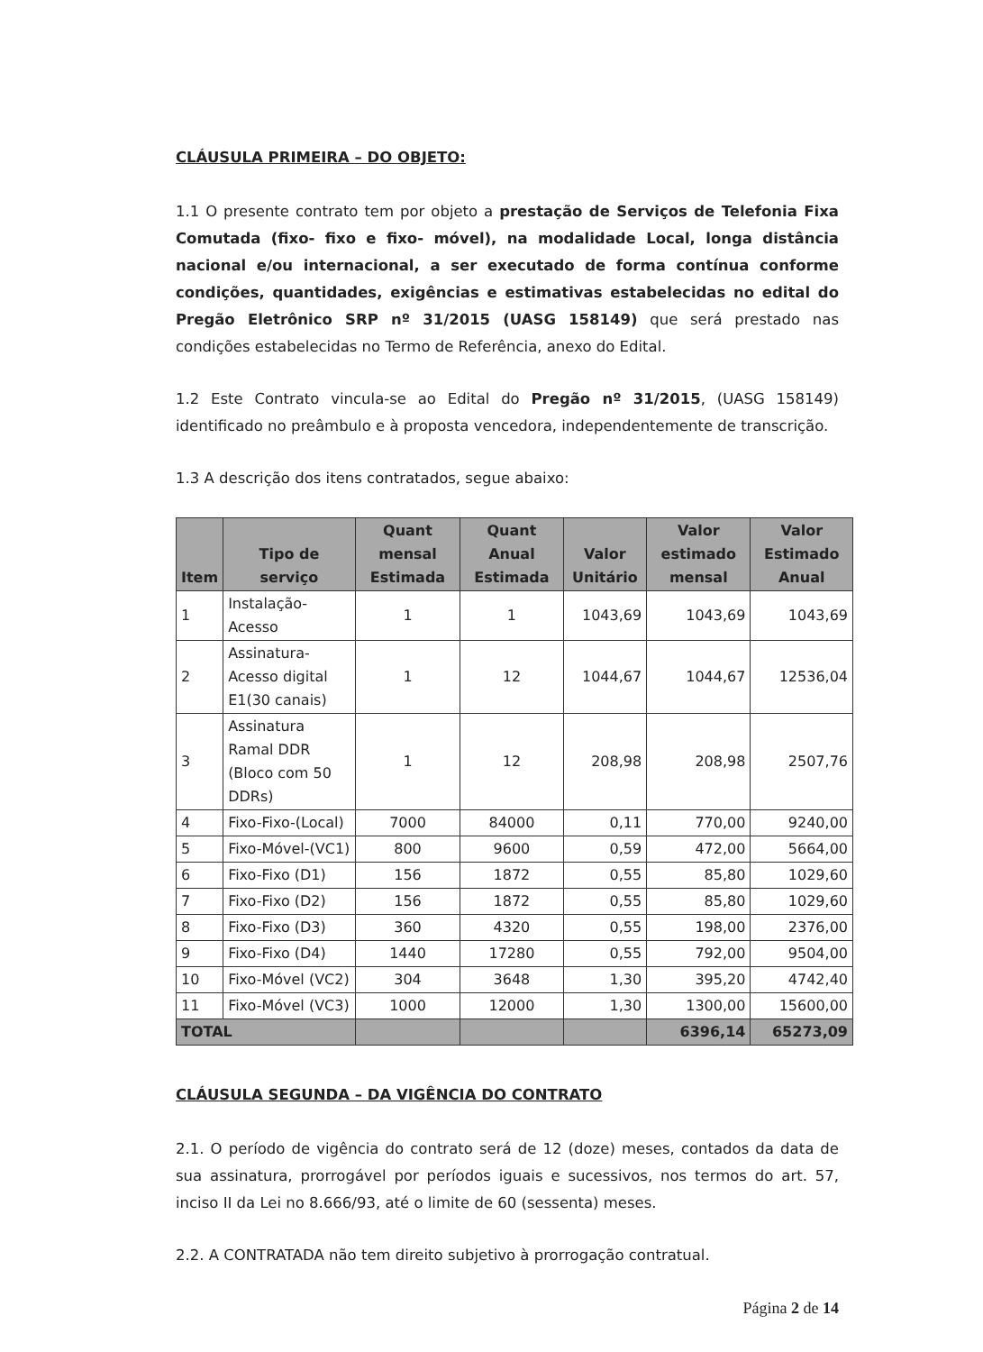CLÁUSULA PRIMEIRA – DO OBJETO:
1.1 O presente contrato tem por objeto a prestação de Serviços de Telefonia Fixa Comutada (fixo- fixo e fixo- móvel), na modalidade Local, longa distância nacional e/ou internacional, a ser executado de forma contínua conforme condições, quantidades, exigências e estimativas estabelecidas no edital do Pregão Eletrônico SRP nº 31/2015 (UASG 158149) que será prestado nas condições estabelecidas no Termo de Referência, anexo do Edital.
1.2 Este Contrato vincula-se ao Edital do Pregão nº 31/2015, (UASG 158149) identificado no preâmbulo e à proposta vencedora, independentemente de transcrição.
1.3 A descrição dos itens contratados, segue abaixo:
| Item | Tipo de serviço | Quant mensal Estimada | Quant Anual Estimada | Valor Unitário | Valor estimado mensal | Valor Estimado Anual |
| --- | --- | --- | --- | --- | --- | --- |
| 1 | Instalação-Acesso | 1 | 1 | 1043,69 | 1043,69 | 1043,69 |
| 2 | Assinatura-Acesso digital E1(30 canais) | 1 | 12 | 1044,67 | 1044,67 | 12536,04 |
| 3 | Assinatura Ramal DDR (Bloco com 50 DDRs) | 1 | 12 | 208,98 | 208,98 | 2507,76 |
| 4 | Fixo-Fixo-(Local) | 7000 | 84000 | 0,11 | 770,00 | 9240,00 |
| 5 | Fixo-Móvel-(VC1) | 800 | 9600 | 0,59 | 472,00 | 5664,00 |
| 6 | Fixo-Fixo (D1) | 156 | 1872 | 0,55 | 85,80 | 1029,60 |
| 7 | Fixo-Fixo (D2) | 156 | 1872 | 0,55 | 85,80 | 1029,60 |
| 8 | Fixo-Fixo (D3) | 360 | 4320 | 0,55 | 198,00 | 2376,00 |
| 9 | Fixo-Fixo (D4) | 1440 | 17280 | 0,55 | 792,00 | 9504,00 |
| 10 | Fixo-Móvel (VC2) | 304 | 3648 | 1,30 | 395,20 | 4742,40 |
| 11 | Fixo-Móvel (VC3) | 1000 | 12000 | 1,30 | 1300,00 | 15600,00 |
| TOTAL | | | | | 6396,14 | 65273,09 |
CLÁUSULA SEGUNDA – DA VIGÊNCIA DO CONTRATO
2.1. O período de vigência do contrato será de 12 (doze) meses, contados da data de sua assinatura, prorrogável por períodos iguais e sucessivos, nos termos do art. 57, inciso II da Lei no 8.666/93, até o limite de 60 (sessenta) meses.
2.2. A CONTRATADA não tem direito subjetivo à prorrogação contratual.
Página 2 de 14